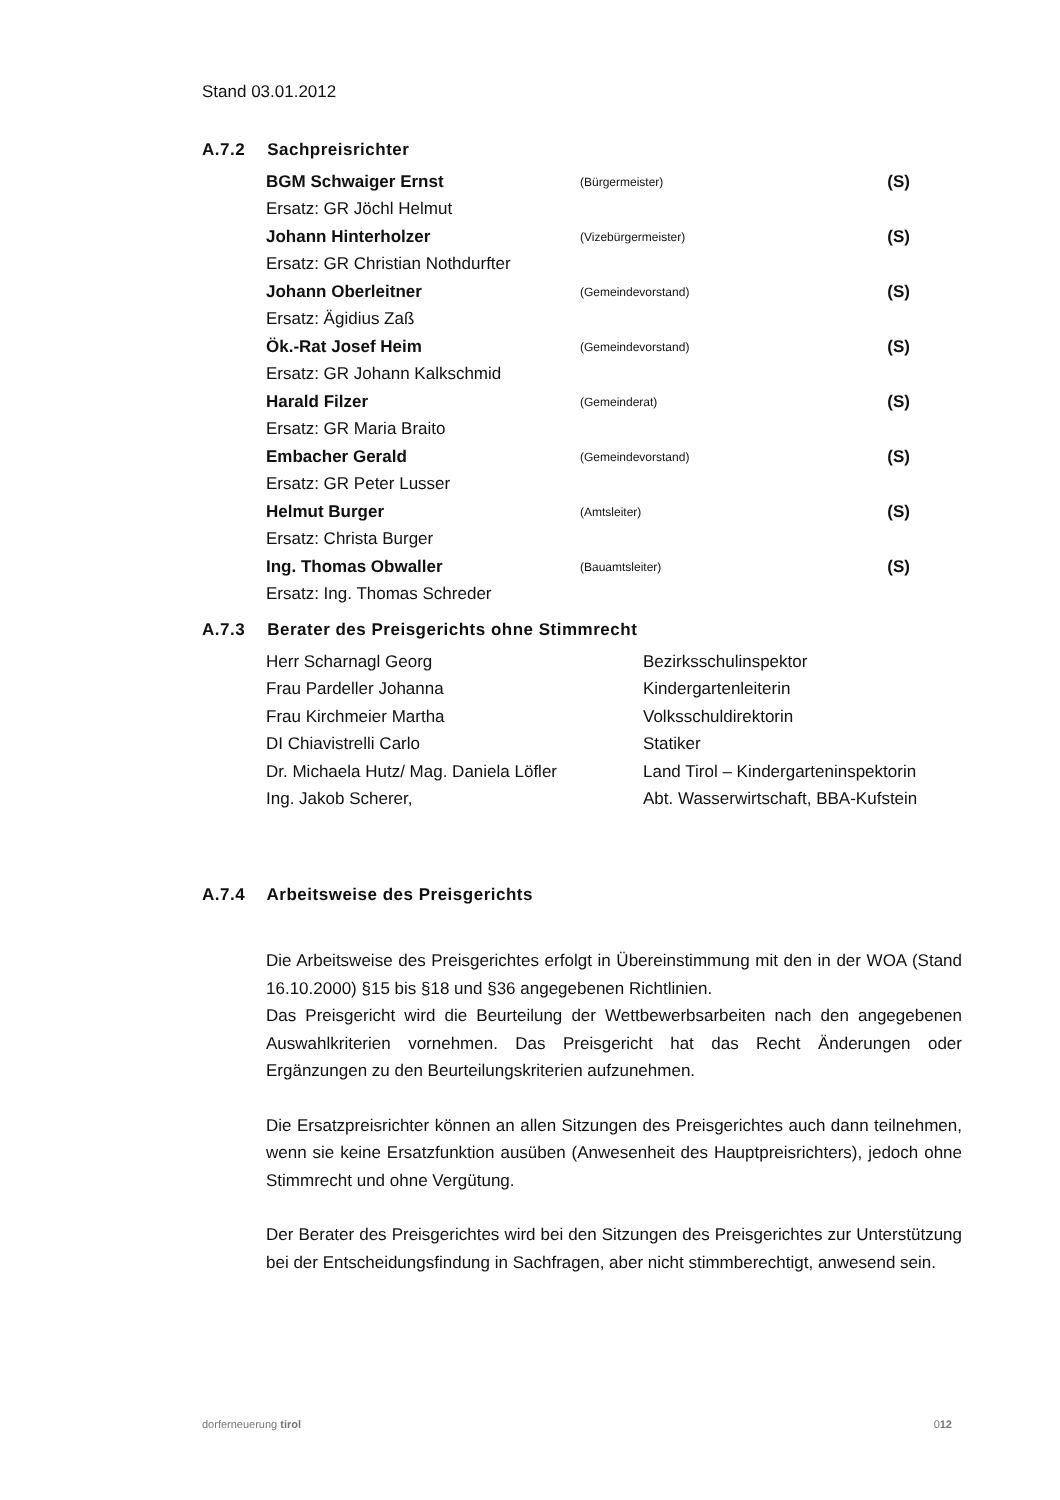Stand 03.01.2012
A.7.2 Sachpreisrichter
| BGM Schwaiger Ernst | (Bürgermeister) | (S) |
| Ersatz: GR Jöchl Helmut | | |
| Johann Hinterholzer | (Vizebürgermeister) | (S) |
| Ersatz: GR Christian Nothdurfter | | |
| Johann Oberleitner | (Gemeindevorstand) | (S) |
| Ersatz: Ägidius Zaß | | |
| Ök.-Rat Josef Heim | (Gemeindevorstand) | (S) |
| Ersatz: GR Johann Kalkschmid | | |
| Harald Filzer | (Gemeinderat) | (S) |
| Ersatz: GR Maria Braito | | |
| Embacher Gerald | (Gemeindevorstand) | (S) |
| Ersatz: GR Peter Lusser | | |
| Helmut Burger | (Amtsleiter) | (S) |
| Ersatz: Christa Burger | | |
| Ing. Thomas Obwaller | (Bauamtsleiter) | (S) |
| Ersatz: Ing. Thomas Schreder | | |
A.7.3 Berater des Preisgerichts ohne Stimmrecht
| Herr Scharnagl Georg | Bezirksschulinspektor |
| Frau Pardeller Johanna | Kindergartenleiterin |
| Frau Kirchmeier Martha | Volksschuldirektorin |
| DI Chiavistrelli Carlo | Statiker |
| Dr. Michaela Hutz/ Mag. Daniela Löfler | Land Tirol – Kindergarteninspektorin |
| Ing. Jakob Scherer, | Abt. Wasserwirtschaft, BBA-Kufstein |
A.7.4 Arbeitsweise des Preisgerichts
Die Arbeitsweise des Preisgerichtes erfolgt in Übereinstimmung mit den in der WOA (Stand 16.10.2000) §15 bis §18 und §36 angegebenen Richtlinien.
Das Preisgericht wird die Beurteilung der Wettbewerbsarbeiten nach den angegebenen Auswahlkriterien vornehmen. Das Preisgericht hat das Recht Änderungen oder Ergänzungen zu den Beurteilungskriterien aufzunehmen.
Die Ersatzpreisrichter können an allen Sitzungen des Preisgerichtes auch dann teilnehmen, wenn sie keine Ersatzfunktion ausüben (Anwesenheit des Hauptpreisrichters), jedoch ohne Stimmrecht und ohne Vergütung.
Der Berater des Preisgerichtes wird bei den Sitzungen des Preisgerichtes zur Unterstützung bei der Entscheidungsfindung in Sachfragen, aber nicht stimmberechtigt, anwesend sein.
dorferneuerung tirol 012